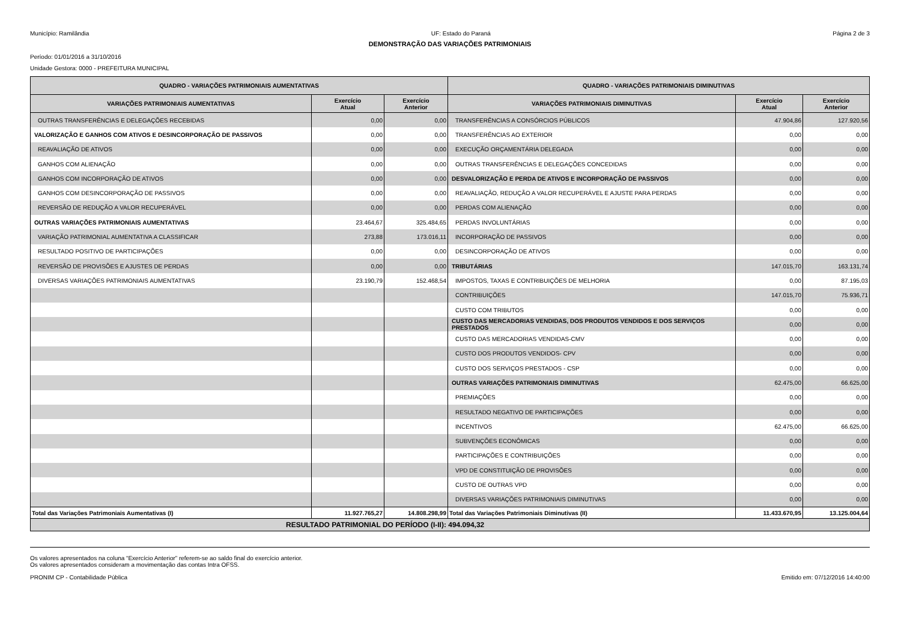Município: Ramilândia UF: Estado do Paraná Página 2 de 3
DEMONSTRAÇÃO DAS VARIAÇÕES PATRIMONIAIS
Período: 01/01/2016 a 31/10/2016
Unidade Gestora: 0000 - PREFEITURA MUNICIPAL
| QUADRO - VARIAÇÕES PATRIMONIAIS AUMENTATIVAS | | | QUADRO - VARIAÇÕES PATRIMONIAIS DIMINUTIVAS | | |
| --- | --- | --- | --- | --- | --- |
| VARIAÇÕES PATRIMONIAIS AUMENTATIVAS | Exercício Atual | Exercício Anterior | VARIAÇÕES PATRIMONIAIS DIMINUTIVAS | Exercício Atual | Exercício Anterior |
| OUTRAS TRANSFERÊNCIAS E DELEGAÇÕES RECEBIDAS | 0,00 | 0,00 | TRANSFERÊNCIAS A CONSÓRCIOS PÚBLICOS | 47.904,86 | 127.920,56 |
| VALORIZAÇÃO E GANHOS COM ATIVOS E DESINCORPORAÇÃO DE PASSIVOS | 0,00 | 0,00 | TRANSFERÊNCIAS AO EXTERIOR | 0,00 | 0,00 |
| REAVALIAÇÃO DE ATIVOS | 0,00 | 0,00 | EXECUÇÃO ORÇAMENTÁRIA DELEGADA | 0,00 | 0,00 |
| GANHOS COM ALIENAÇÃO | 0,00 | 0,00 | OUTRAS TRANSFERÊNCIAS E DELEGAÇÕES CONCEDIDAS | 0,00 | 0,00 |
| GANHOS COM INCORPORAÇÃO DE ATIVOS | 0,00 | 0,00 | DESVALORIZAÇÃO E PERDA DE ATIVOS E INCORPORAÇÃO DE PASSIVOS | 0,00 | 0,00 |
| GANHOS COM DESINCORPORAÇÃO DE PASSIVOS | 0,00 | 0,00 | REAVALIAÇÃO, REDUÇÃO A VALOR RECUPERÁVEL E AJUSTE PARA PERDAS | 0,00 | 0,00 |
| REVERSÃO DE REDUÇÃO A VALOR RECUPERÁVEL | 0,00 | 0,00 | PERDAS COM ALIENAÇÃO | 0,00 | 0,00 |
| OUTRAS VARIAÇÕES PATRIMONIAIS AUMENTATIVAS | 23.464,67 | 325.484,65 | PERDAS INVOLUNTÁRIAS | 0,00 | 0,00 |
| VARIAÇÃO PATRIMONIAL AUMENTATIVA A CLASSIFICAR | 273,88 | 173.016,11 | INCORPORAÇÃO DE PASSIVOS | 0,00 | 0,00 |
| RESULTADO POSITIVO DE PARTICIPAÇÕES | 0,00 | 0,00 | DESINCORPORAÇÃO DE ATIVOS | 0,00 | 0,00 |
| REVERSÃO DE PROVISÕES E AJUSTES DE PERDAS | 0,00 | 0,00 | TRIBUTÁRIAS | 147.015,70 | 163.131,74 |
| DIVERSAS VARIAÇÕES PATRIMONIAIS AUMENTATIVAS | 23.190,79 | 152.468,54 | IMPOSTOS, TAXAS E CONTRIBUIÇÕES DE MELHORIA | 0,00 | 87.195,03 |
| | | | CONTRIBUIÇÕES | 147.015,70 | 75.936,71 |
| | | | CUSTO COM TRIBUTOS | 0,00 | 0,00 |
| | | | CUSTO DAS MERCADORIAS VENDIDAS, DOS PRODUTOS VENDIDOS E DOS SERVIÇOS PRESTADOS | 0,00 | 0,00 |
| | | | CUSTO DAS MERCADORIAS VENDIDAS-CMV | 0,00 | 0,00 |
| | | | CUSTO DOS PRODUTOS VENDIDOS- CPV | 0,00 | 0,00 |
| | | | CUSTO DOS SERVIÇOS PRESTADOS - CSP | 0,00 | 0,00 |
| | | | OUTRAS VARIAÇÕES PATRIMONIAIS DIMINUTIVAS | 62.475,00 | 66.625,00 |
| | | | PREMIAÇÕES | 0,00 | 0,00 |
| | | | RESULTADO NEGATIVO DE PARTICIPAÇÕES | 0,00 | 0,00 |
| | | | INCENTIVOS | 62.475,00 | 66.625,00 |
| | | | SUBVENÇÕES ECONÔMICAS | 0,00 | 0,00 |
| | | | PARTICIPAÇÕES E CONTRIBUIÇÕES | 0,00 | 0,00 |
| | | | VPD DE CONSTITUIÇÃO DE PROVISÕES | 0,00 | 0,00 |
| | | | CUSTO DE OUTRAS VPD | 0,00 | 0,00 |
| | | | DIVERSAS VARIAÇÕES PATRIMONIAIS DIMINUTIVAS | 0,00 | 0,00 |
| Total das Variações Patrimoniais Aumentativas (I) | 11.927.765,27 | 14.808.298,99 | Total das Variações Patrimoniais Diminutivas (II) | 11.433.670,95 | 13.125.004,64 |
| RESULTADO PATRIMONIAL DO PERÍODO (I-II): 494.094,32 | | | | | |
Os valores apresentados na coluna “Exercício Anterior” referem-se ao saldo final do exercício anterior.
Os valores apresentados consideram a movimentação das contas Intra OFSS.
PRONIM CP - Contabilidade Pública Emitido em: 07/12/2016 14:40:00